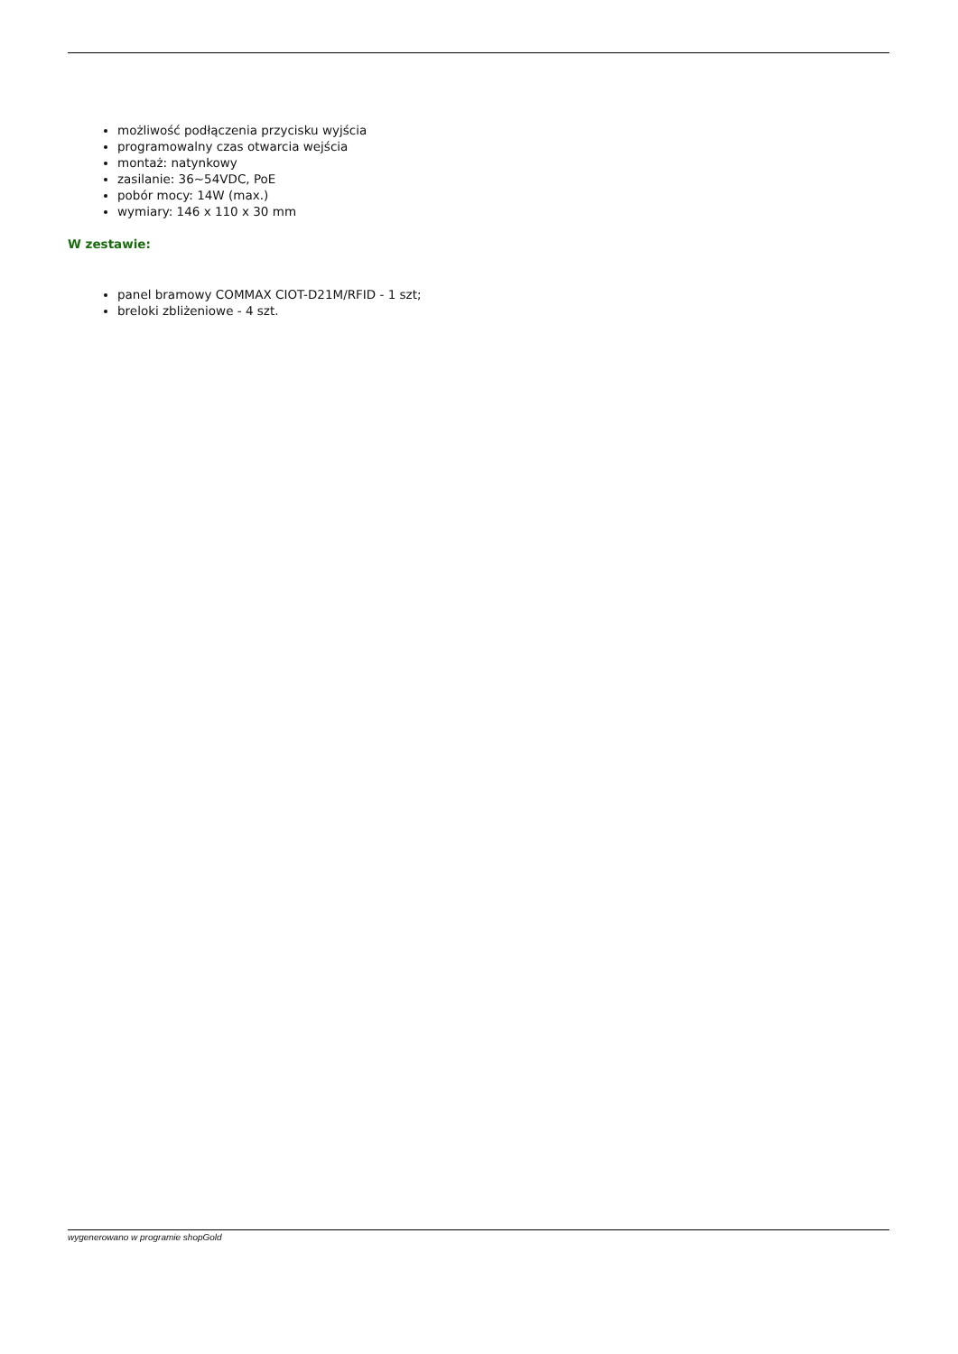możliwość podłączenia przycisku wyjścia
programowalny czas otwarcia wejścia
montaż: natynkowy
zasilanie: 36~54VDC, PoE
pobór mocy: 14W (max.)
wymiary: 146 x 110 x 30 mm
W zestawie:
panel bramowy COMMAX CIOT-D21M/RFID - 1 szt;
breloki zbliżeniowe - 4 szt.
wygenerowano w programie shopGold